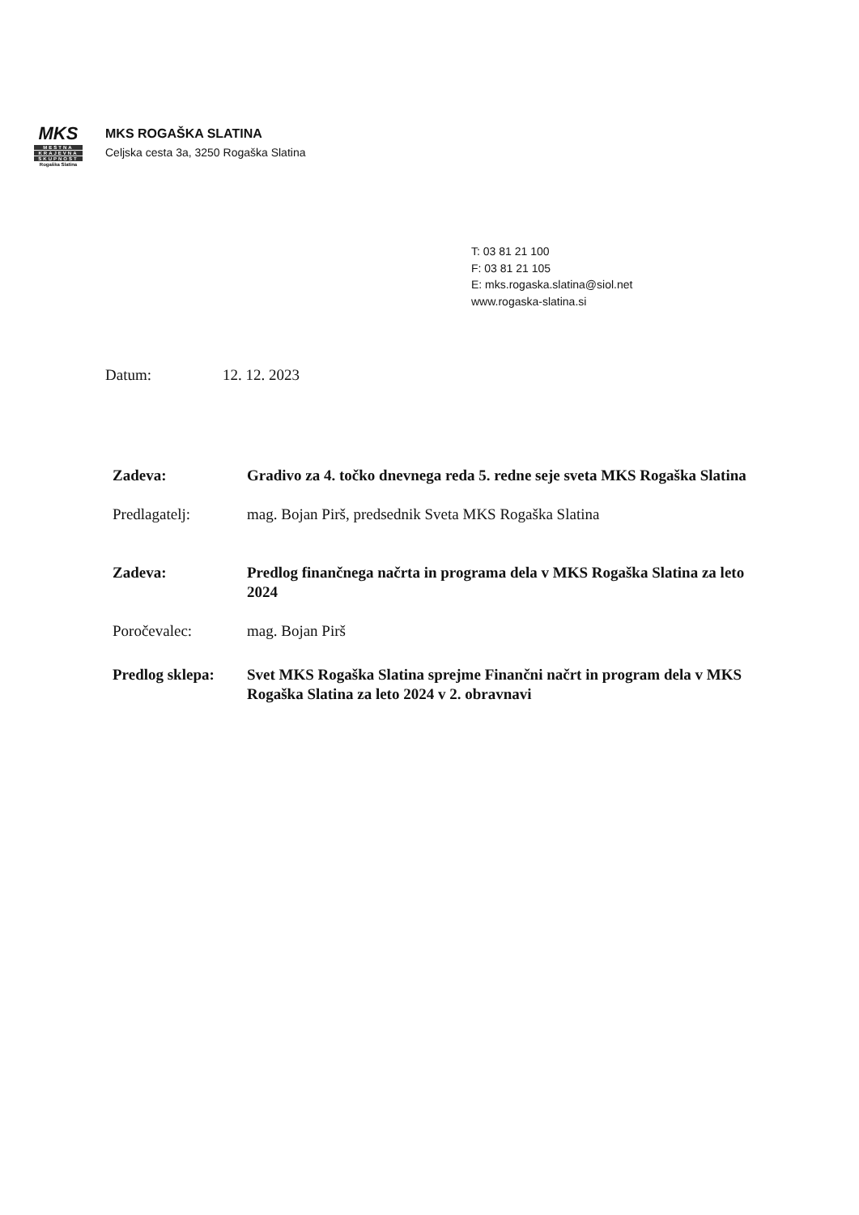MKS
MESTNA
KRAJEVNA
SKUPNOST
Rogaška Slatina
MKS ROGAŠKA SLATINA
Celjska cesta 3a, 3250 Rogaška Slatina
T: 03 81 21 100
F: 03 81 21 105
E: mks.rogaska.slatina@siol.net
www.rogaska-slatina.si
Datum: 12. 12. 2023
Zadeva: Gradivo za 4. točko dnevnega reda 5. redne seje sveta MKS Rogaška Slatina
Predlagatelj: mag. Bojan Pirš, predsednik Sveta MKS Rogaška Slatina
Zadeva: Predlog finančnega načrta in programa dela v MKS Rogaška Slatina za leto 2024
Poročevalec: mag. Bojan Pirš
Predlog sklepa:
Svet MKS Rogaška Slatina sprejme Finančni načrt in program dela v MKS Rogaška Slatina za leto 2024 v 2. obravnavi